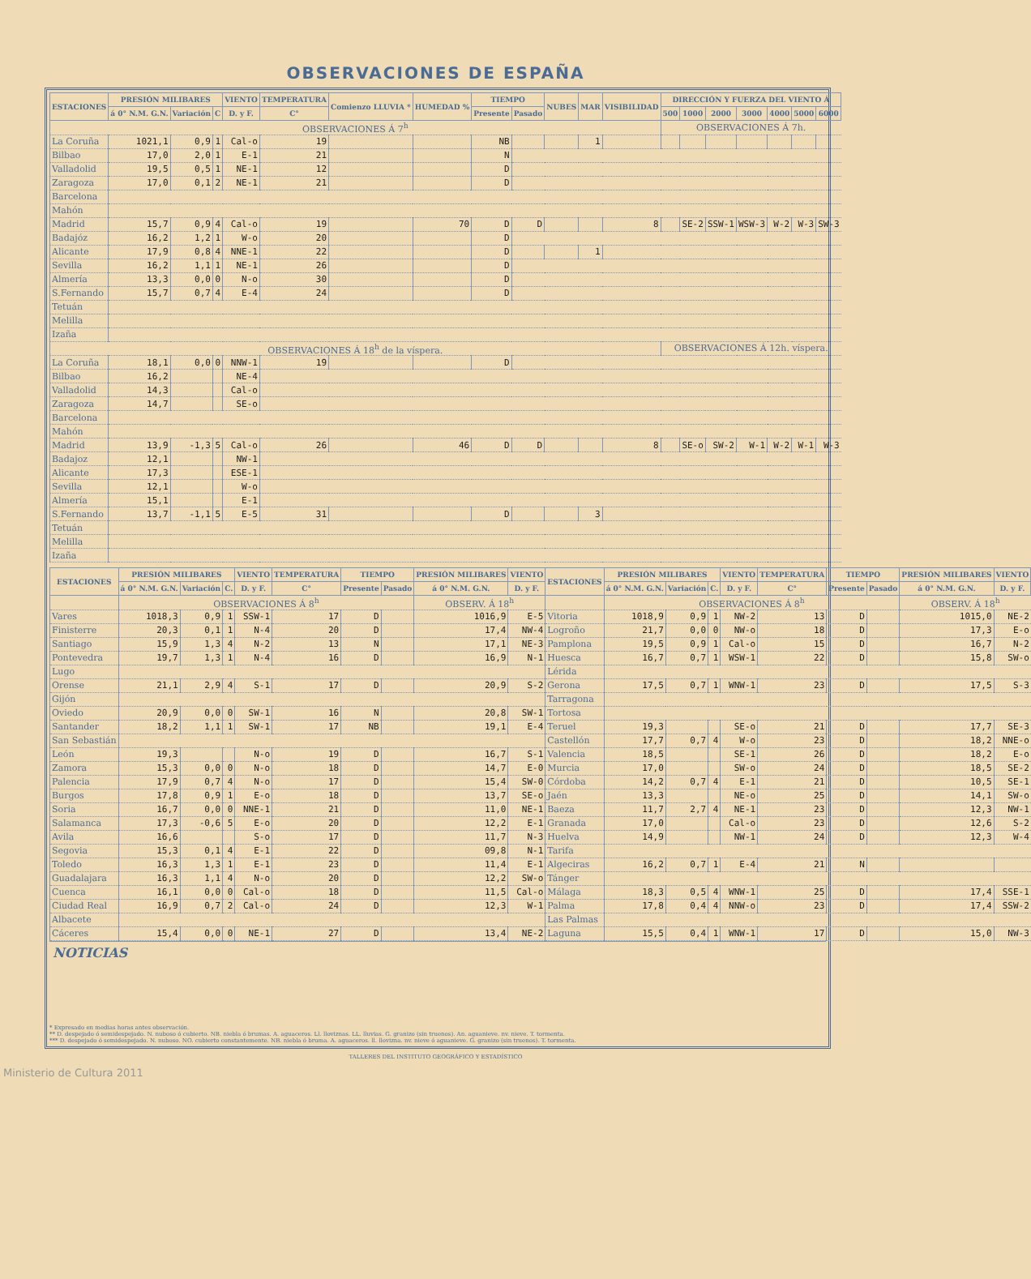OBSERVACIONES DE ESPAÑA
| ESTACIONES | PRESIÓN MILIBARES | | | VIENTO | TEMPERATURA | Comienzo LLUVIA * | HUMEDAD % | TIEMPO | | NUBES | MAR | VISIBILIDAD | DIRECCIÓN Y FUERZA DEL VIENTO Á | | | | | | |
| --- | --- | --- | --- | --- | --- | --- | --- | --- | --- | --- | --- | --- | --- | --- | --- | --- | --- | --- | --- |
| | á 0° N.M. G.N. | Variación | C | D. y F. | C° | | | Presente | Pasado | | | | 500 | 1000 | 2000 | 3000 | 4000 | 5000 | 6000 |
| OBSERVACIONES Á 7<sup>h</sup> | | | | | | | | | | | | | OBSERVACIONES Á 7h. | | | | | | |
| La Coruña | 1021,1 | 0,9 | 1 | Cal-o | 19 | | | NB | | | 1 | | | | | | | | |
| Bilbao | 17,0 | 2,0 | 1 | E-1 | 21 | | | N | | | | | | | | | | | |
| Valladolid | 19,5 | 0,5 | 1 | NE-1 | 12 | | | D | | | | | | | | | | | |
| Zaragoza | 17,0 | 0,1 | 2 | NE-1 | 21 | | | D | | | | | | | | | | | |
| Barcelona | | | | | | | | | | | | | | | | | | | |
| Mahón | | | | | | | | | | | | | | | | | | | |
| Madrid | 15,7 | 0,9 | 4 | Cal-o | 19 | | 70 | D | D | | | 8 | | SE-2 | SSW-1 | WSW-3 | W-2 | W-3 | SW-3 |
| Badajóz | 16,2 | 1,2 | 1 | W-o | 20 | | | D | | | | | | | | | | | |
| Alicante | 17,9 | 0,8 | 4 | NNE-1 | 22 | | | D | | | 1 | | | | | | | | |
| Sevilla | 16,2 | 1,1 | 1 | NE-1 | 26 | | | D | | | | | | | | | | | |
| Almería | 13,3 | 0,0 | 0 | N-o | 30 | | | D | | | | | | | | | | | |
| S.Fernando | 15,7 | 0,7 | 4 | E-4 | 24 | | | D | | | | | | | | | | | |
| Tetuán | | | | | | | | | | | | | | | | | | | |
| Melilla | | | | | | | | | | | | | | | | | | | |
| Izaña | | | | | | | | | | | | | | | | | | | |
| OBSERVACIONES Á 18<sup>h</sup> de la víspera. | | | | | | | | | | | | | OBSERVACIONES Á 12h. víspera. | | | | | | |
| La Coruña | 18,1 | 0,0 | 0 | NNW-1 | 19 | | | D | | | | | | | | | | | |
| Bilbao | 16,2 | | | NE-4 | | | | | | | | | | | | | | | |
| Valladolid | 14,3 | | | Cal-o | | | | | | | | | | | | | | | |
| Zaragoza | 14,7 | | | SE-o | | | | | | | | | | | | | | | |
| Barcelona | | | | | | | | | | | | | | | | | | | |
| Mahón | | | | | | | | | | | | | | | | | | | |
| Madrid | 13,9 | -1,3 | 5 | Cal-o | 26 | | 46 | D | D | | | 8 | | SE-o | SW-2 | W-1 | W-2 | W-1 | W-3 |
| Badajoz | 12,1 | | | NW-1 | | | | | | | | | | | | | | | |
| Alicante | 17,3 | | | ESE-1 | | | | | | | | | | | | | | | |
| Sevilla | 12,1 | | | W-o | | | | | | | | | | | | | | | |
| Almería | 15,1 | | | E-1 | | | | | | | | | | | | | | | |
| S.Fernando | 13,7 | -1,1 | 5 | E-5 | 31 | | | D | | | 3 | | | | | | | | |
| Tetuán | | | | | | | | | | | | | | | | | | | |
| Melilla | | | | | | | | | | | | | | | | | | | |
| Izaña | | | | | | | | | | | | | | | | | | | |
| ESTACIONES | PRESIÓN MILIBARES | | | VIENTO | TEMPERATURA | TIEMPO | | PRESIÓN MILIBARES | VIENTO | ESTACIONES | PRESIÓN MILIBARES | | | VIENTO | TEMPERATURA | TIEMPO | | PRESIÓN MILIBARES | VIENTO |
| --- | --- | --- | --- | --- | --- | --- | --- | --- | --- | --- | --- | --- | --- | --- | --- | --- | --- | --- | --- |
| | á 0° N.M. G.N. | Variación | C. | D. y F. | C° | Presente | Pasado | á 0° N.M. G.N. | D. y F. | | á 0° N.M. G.N. | Variación | C. | D. y F. | C° | Presente | Pasado | á 0° N.M. G.N. | D. y F. |
| | OBSERVACIONES Á 8<sup>h</sup> | | | | | | | OBSERV. Á 18<sup>h</sup> | | | OBSERVACIONES Á 8<sup>h</sup> | | | | | | | OBSERV. Á 18<sup>h</sup> | |
| Vares | 1018,3 | 0,9 | 1 | SSW-1 | 17 | D | | 1016,9 | E-5 | Vitoria | 1018,9 | 0,9 | 1 | NW-2 | 13 | D | | 1015,0 | NE-2 |
| Finisterre | 20,3 | 0,1 | 1 | N-4 | 20 | D | | 17,4 | NW-4 | Logroño | 21,7 | 0,0 | 0 | NW-o | 18 | D | | 17,3 | E-o |
| Santiago | 15,9 | 1,3 | 4 | N-2 | 13 | N | | 17,1 | NE-3 | Pamplona | 19,5 | 0,9 | 1 | Cal-o | 15 | D | | 16,7 | N-2 |
| Pontevedra | 19,7 | 1,3 | 1 | N-4 | 16 | D | | 16,9 | N-1 | Huesca | 16,7 | 0,7 | 1 | WSW-1 | 22 | D | | 15,8 | SW-o |
| Lugo | | | | | | | | | | Lérida | | | | | | | | | |
| Orense | 21,1 | 2,9 | 4 | S-1 | 17 | D | | 20,9 | S-2 | Gerona | 17,5 | 0,7 | 1 | WNW-1 | 23 | D | | 17,5 | S-3 |
| Gijón | | | | | | | | | | Tarragona | | | | | | | | | |
| Oviedo | 20,9 | 0,0 | 0 | SW-1 | 16 | N | | 20,8 | SW-1 | Tortosa | | | | | | | | | |
| Santander | 18,2 | 1,1 | 1 | SW-1 | 17 | NB | | 19,1 | E-4 | Teruel | 19,3 | | | SE-o | 21 | D | | 17,7 | SE-3 |
| San Sebastián | | | | | | | | | | Castellón | 17,7 | 0,7 | 4 | W-o | 23 | D | | 18,2 | NNE-o |
| León | 19,3 | | | N-o | 19 | D | | 16,7 | S-1 | Valencia | 18,5 | | | SE-1 | 26 | D | | 18,2 | E-o |
| Zamora | 15,3 | 0,0 | 0 | N-o | 18 | D | | 14,7 | E-0 | Murcia | 17,0 | | | SW-o | 24 | D | | 18,5 | SE-2 |
| Palencia | 17,9 | 0,7 | 4 | N-o | 17 | D | | 15,4 | SW-0 | Córdoba | 14,2 | 0,7 | 4 | E-1 | 21 | D | | 10,5 | SE-1 |
| Burgos | 17,8 | 0,9 | 1 | E-o | 18 | D | | 13,7 | SE-o | Jaén | 13,3 | | | NE-o | 25 | D | | 14,1 | SW-o |
| Soria | 16,7 | 0,0 | 0 | NNE-1 | 21 | D | | 11,0 | NE-1 | Baeza | 11,7 | 2,7 | 4 | NE-1 | 23 | D | | 12,3 | NW-1 |
| Salamanca | 17,3 | -0,6 | 5 | E-o | 20 | D | | 12,2 | E-1 | Granada | 17,0 | | | Cal-o | 23 | D | | 12,6 | S-2 |
| Avila | 16,6 | | | S-o | 17 | D | | 11,7 | N-3 | Huelva | 14,9 | | | NW-1 | 24 | D | | 12,3 | W-4 |
| Segovia | 15,3 | 0,1 | 4 | E-1 | 22 | D | | 09,8 | N-1 | Tarifa | | | | | | | | | |
| Toledo | 16,3 | 1,3 | 1 | E-1 | 23 | D | | 11,4 | E-1 | Algeciras | 16,2 | 0,7 | 1 | E-4 | 21 | N | | | |
| Guadalajara | 16,3 | 1,1 | 4 | N-o | 20 | D | | 12,2 | SW-o | Tánger | | | | | | | | | |
| Cuenca | 16,1 | 0,0 | 0 | Cal-o | 18 | D | | 11,5 | Cal-o | Málaga | 18,3 | 0,5 | 4 | WNW-1 | 25 | D | | 17,4 | SSE-1 |
| Ciudad Real | 16,9 | 0,7 | 2 | Cal-o | 24 | D | | 12,3 | W-1 | Palma | 17,8 | 0,4 | 4 | NNW-o | 23 | D | | 17,4 | SSW-2 |
| Albacete | | | | | | | | | | Las Palmas | | | | | | | | | |
| Cáceres | 15,4 | 0,0 | 0 | NE-1 | 27 | D | | 13,4 | NE-2 | Laguna | 15,5 | 0,4 | 1 | WNW-1 | 17 | D | | 15,0 | NW-3 |
NOTICIAS
* Expresado en medias horas antes observación.
** D. despejado ó semidespejado. N. nuboso ó cubierto. NB. niebla ó brumas. A. aguaceros. Ll. lloviznas. LL. lluvias. G. granizo (sin truenos). An. aguanieve. nv. nieve. T. tormenta.
*** D. despejado ó semidespejado. N. nuboso. NO. cubierto constantemente. NB. niebla ó bruma. A. aguaceros. ll. llovizna. nv. nieve ó aguanieve. G. granizo (sin truenos). T. tormenta.
TALLERES DEL INSTITUTO GEOGRÁFICO Y ESTADÍSTICO
Ministerio de Cultura 2011